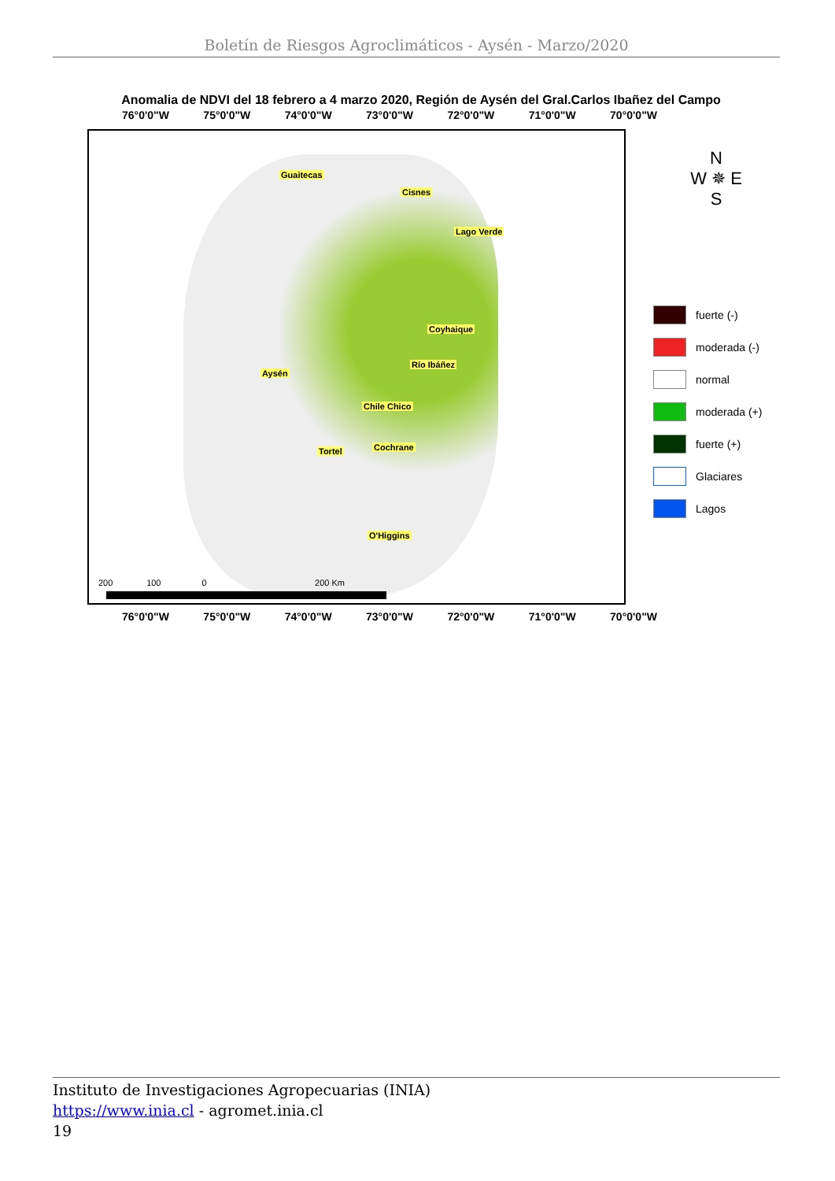Boletín de Riesgos Agroclimáticos - Aysén - Marzo/2020
Anomalia de NDVI del 18 febrero a 4 marzo 2020, Región de Aysén del Gral.Carlos Ibañez del Campo
76°0'0"W 75°0'0"W 74°0'0"W 73°0'0"W 72°0'0"W 71°0'0"W 70°0'0"W
Guaitecas
Cisnes
Lago Verde
Coyhaique
Río Ibáñez
Aysén
Chile Chico
Tortel Cochrane
O'Higgins
200 100 0 200 Km
N
W ✵ E
S
fuerte (-)
moderada (-)
normal
moderada (+)
fuerte (+)
Glaciares
Lagos
76°0'0"W 75°0'0"W 74°0'0"W 73°0'0"W 72°0'0"W 71°0'0"W 70°0'0"W
Instituto de Investigaciones Agropecuarias (INIA)
https://www.inia.cl - agromet.inia.cl
19